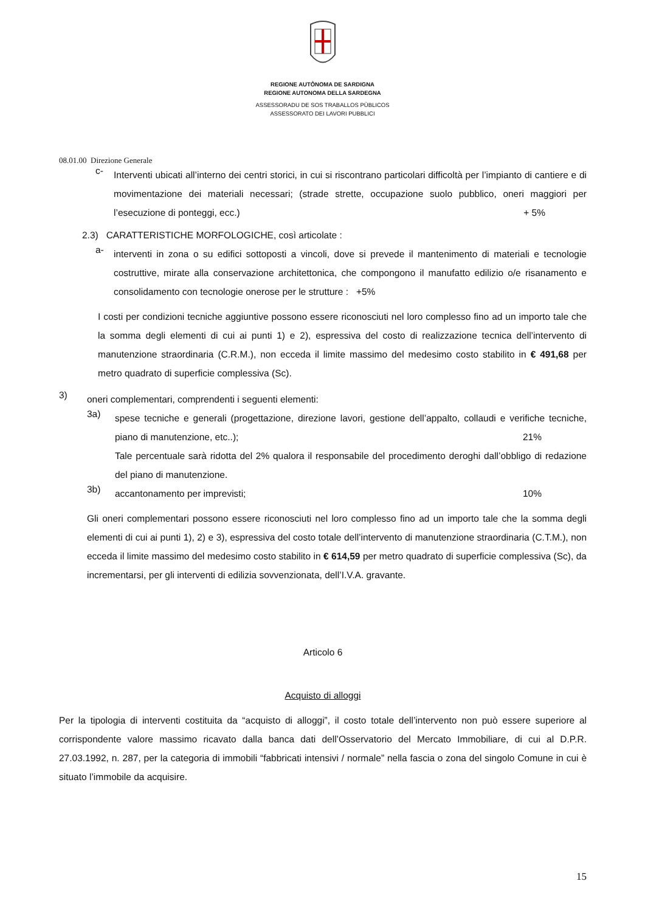REGIONE AUTÒNOMA DE SARDIGNA
REGIONE AUTONOMA DELLA SARDEGNA
ASSESSORADU DE SOS TRABALLOS PÙBLICOS
ASSESSORATO DEI LAVORI PUBBLICI
08.01.00 Direzione Generale
c-
Interventi ubicati all’interno dei centri storici, in cui si riscontrano particolari difficoltà per l’impianto di cantiere e di movimentazione dei materiali necessari; (strade strette, occupazione suolo pubblico, oneri maggiori per l’esecuzione di ponteggi, ecc.) + 5%
2.3) CARATTERISTICHE MORFOLOGICHE, così articolate :
a-
interventi in zona o su edifici sottoposti a vincoli, dove si prevede il mantenimento di materiali e tecnologie costruttive, mirate alla conservazione architettonica, che compongono il manufatto edilizio o/e risanamento e consolidamento con tecnologie onerose per le strutture : +5%
I costi per condizioni tecniche aggiuntive possono essere riconosciuti nel loro complesso fino ad un importo tale che la somma degli elementi di cui ai punti 1) e 2), espressiva del costo di realizzazione tecnica dell’intervento di manutenzione straordinaria (C.R.M.), non ecceda il limite massimo del medesimo costo stabilito in € 491,68 per metro quadrato di superficie complessiva (Sc).
3)
oneri complementari, comprendenti i seguenti elementi:
3a)
spese tecniche e generali (progettazione, direzione lavori, gestione dell’appalto, collaudi e verifiche tecniche, piano di manutenzione, etc..); 21%
Tale percentuale sarà ridotta del 2% qualora il responsabile del procedimento deroghi dall’obbligo di redazione del piano di manutenzione.
3b)
accantonamento per imprevisti; 10%
Gli oneri complementari possono essere riconosciuti nel loro complesso fino ad un importo tale che la somma degli elementi di cui ai punti 1), 2) e 3), espressiva del costo totale dell’intervento di manutenzione straordinaria (C.T.M.), non ecceda il limite massimo del medesimo costo stabilito in € 614,59 per metro quadrato di superficie complessiva (Sc), da incrementarsi, per gli interventi di edilizia sovvenzionata, dell’I.V.A. gravante.
Articolo 6
Acquisto di alloggi
Per la tipologia di interventi costituita da “acquisto di alloggi”, il costo totale dell’intervento non può essere superiore al corrispondente valore massimo ricavato dalla banca dati dell’Osservatorio del Mercato Immobiliare, di cui al D.P.R. 27.03.1992, n. 287, per la categoria di immobili “fabbricati intensivi / normale” nella fascia o zona del singolo Comune in cui è situato l’immobile da acquisire.
15